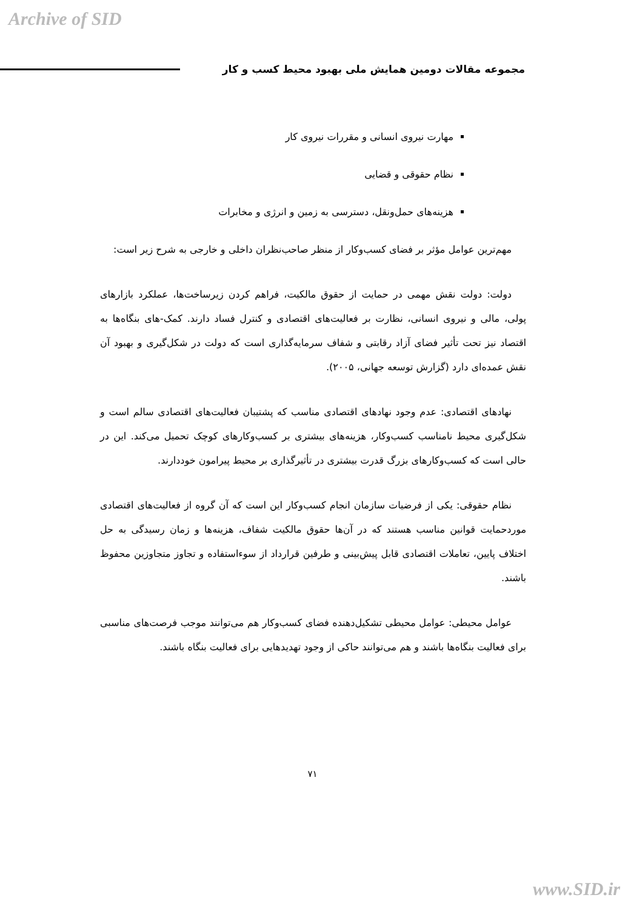Archive of SID
مجموعه مقالات دومین همایش ملی بهبود محیط کسب و کار
مهارت نیروی انسانی و مقررات نیروی کار
نظام حقوقی و قضایی
هزینه‌های حمل‌ونقل، دسترسی به زمین و انرژی و مخابرات
مهم‌ترین عوامل مؤثر بر فضای کسب‌وکار از منظر صاحب‌نظران داخلی و خارجی به شرح زیر است:
دولت: دولت نقش مهمی در حمایت از حقوق مالکیت، فراهم کردن زیرساخت‌ها، عملکرد بازارهای پولی، مالی و نیروی انسانی، نظارت بر فعالیت‌های اقتصادی و کنترل فساد دارند. کمک-های بنگاه‌ها به اقتصاد نیز تحت تأثیر فضای آزاد رقابتی و شفاف سرمایه‌گذاری است که دولت در شکل‌گیری و بهبود آن نقش عمده‌ای دارد (گزارش توسعه جهانی، ۲۰۰۵).
نهادهای اقتصادی: عدم وجود نهادهای اقتصادی مناسب که پشتیبان فعالیت‌های اقتصادی سالم است و شکل‌گیری محیط نامناسب کسب‌وکار، هزینه‌های بیشتری بر کسب‌وکارهای کوچک تحمیل می‌کند. این در حالی است که کسب‌وکارهای بزرگ قدرت بیشتری در تأثیرگذاری بر محیط پیرامون خوددارند.
نظام حقوقی: یکی از فرضیات سازمان انجام کسب‌وکار این است که آن گروه از فعالیت‌های اقتصادی موردحمایت قوانین مناسب هستند که در آن‌ها حقوق مالکیت شفاف، هزینه‌ها و زمان رسیدگی به حل اختلاف پایین، تعاملات اقتصادی قابل پیش‌بینی و طرفین قرارداد از سوءاستفاده و تجاوز متجاوزین محفوظ باشند.
عوامل محیطی: عوامل محیطی تشکیل‌دهنده فضای کسب‌وکار هم می‌توانند موجب فرصت‌های مناسبی برای فعالیت بنگاه‌ها باشند و هم می‌توانند حاکی از وجود تهدیدهایی برای فعالیت بنگاه باشند.
۷۱
www.SID.ir